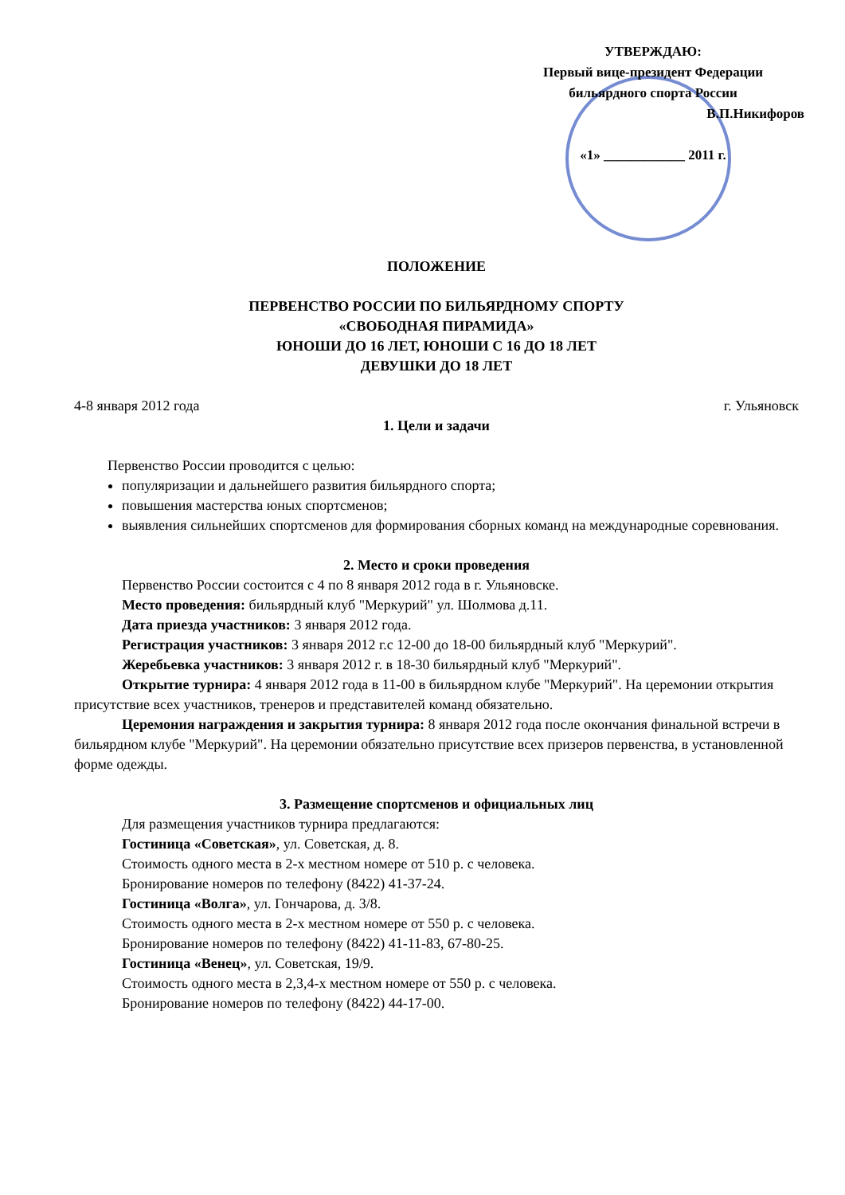УТВЕРЖДАЮ:
Первый вице-президент Федерации
бильярдного спорта России
В.П.Никифоров
«1» ____________ 2011 г.
ПОЛОЖЕНИЕ
ПЕРВЕНСТВО РОССИИ ПО БИЛЬЯРДНОМУ СПОРТУ
«СВОБОДНАЯ ПИРАМИДА»
ЮНОШИ ДО 16 ЛЕТ, ЮНОШИ С 16 ДО 18 ЛЕТ
ДЕВУШКИ ДО 18 ЛЕТ
4-8 января 2012 года г. Ульяновск
1. Цели и задачи
Первенство России проводится с целью:
популяризации и дальнейшего развития бильярдного спорта;
повышения мастерства юных спортсменов;
выявления сильнейших спортсменов для формирования сборных команд на международные соревнования.
2. Место и сроки проведения
Первенство России состоится с 4 по 8 января 2012 года в г. Ульяновске.
Место проведения: бильярдный клуб "Меркурий" ул. Шолмова д.11.
Дата приезда участников: 3 января 2012 года.
Регистрация участников: 3 января 2012 г.с 12-00 до 18-00 бильярдный клуб "Меркурий".
Жеребьевка участников: 3 января 2012 г. в 18-30 бильярдный клуб "Меркурий".
Открытие турнира: 4 января 2012 года в 11-00 в бильярдном клубе "Меркурий". На церемонии открытия присутствие всех участников, тренеров и представителей команд обязательно.
Церемония награждения и закрытия турнира: 8 января 2012 года после окончания финальной встречи в бильярдном клубе "Меркурий". На церемонии обязательно присутствие всех призеров первенства, в установленной форме одежды.
3. Размещение спортсменов и официальных лиц
Для размещения участников турнира предлагаются:
Гостиница «Советская», ул. Советская, д. 8.
Стоимость одного места в 2-х местном номере от 510 р. с человека.
Бронирование номеров по телефону (8422) 41-37-24.
Гостиница «Волга», ул. Гончарова, д. 3/8.
Стоимость одного места в 2-х местном номере от 550 р. с человека.
Бронирование номеров по телефону (8422) 41-11-83, 67-80-25.
Гостиница «Венец», ул. Советская, 19/9.
Стоимость одного места в 2,3,4-х местном номере от 550 р. с человека.
Бронирование номеров по телефону (8422) 44-17-00.